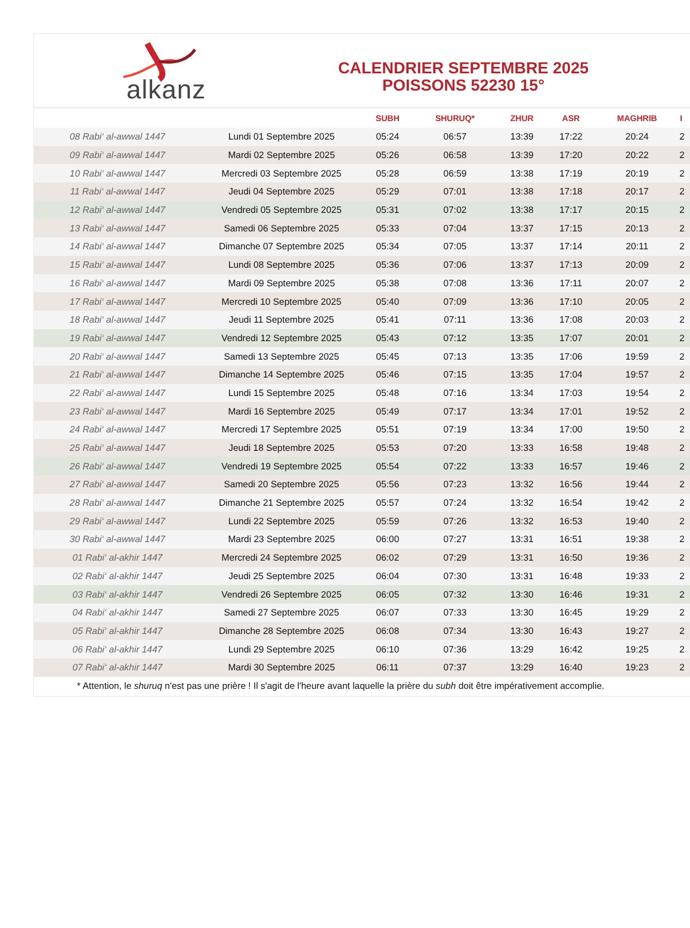alkanz
CALENDRIER SEPTEMBRE 2025
POISSONS 52230 15°
| | | SUBH | SHURUQ* | ZHUR | ASR | MAGHRIB | I |
| --- | --- | --- | --- | --- | --- | --- | --- |
| 08 Rabi‘ al-awwal 1447 | Lundi 01 Septembre 2025 | 05:24 | 06:57 | 13:39 | 17:22 | 20:24 | 2 |
| 09 Rabi‘ al-awwal 1447 | Mardi 02 Septembre 2025 | 05:26 | 06:58 | 13:39 | 17:20 | 20:22 | 2 |
| 10 Rabi‘ al-awwal 1447 | Mercredi 03 Septembre 2025 | 05:28 | 06:59 | 13:38 | 17:19 | 20:19 | 2 |
| 11 Rabi‘ al-awwal 1447 | Jeudi 04 Septembre 2025 | 05:29 | 07:01 | 13:38 | 17:18 | 20:17 | 2 |
| 12 Rabi‘ al-awwal 1447 | Vendredi 05 Septembre 2025 | 05:31 | 07:02 | 13:38 | 17:17 | 20:15 | 2 |
| 13 Rabi‘ al-awwal 1447 | Samedi 06 Septembre 2025 | 05:33 | 07:04 | 13:37 | 17:15 | 20:13 | 2 |
| 14 Rabi‘ al-awwal 1447 | Dimanche 07 Septembre 2025 | 05:34 | 07:05 | 13:37 | 17:14 | 20:11 | 2 |
| 15 Rabi‘ al-awwal 1447 | Lundi 08 Septembre 2025 | 05:36 | 07:06 | 13:37 | 17:13 | 20:09 | 2 |
| 16 Rabi‘ al-awwal 1447 | Mardi 09 Septembre 2025 | 05:38 | 07:08 | 13:36 | 17:11 | 20:07 | 2 |
| 17 Rabi‘ al-awwal 1447 | Mercredi 10 Septembre 2025 | 05:40 | 07:09 | 13:36 | 17:10 | 20:05 | 2 |
| 18 Rabi‘ al-awwal 1447 | Jeudi 11 Septembre 2025 | 05:41 | 07:11 | 13:36 | 17:08 | 20:03 | 2 |
| 19 Rabi‘ al-awwal 1447 | Vendredi 12 Septembre 2025 | 05:43 | 07:12 | 13:35 | 17:07 | 20:01 | 2 |
| 20 Rabi‘ al-awwal 1447 | Samedi 13 Septembre 2025 | 05:45 | 07:13 | 13:35 | 17:06 | 19:59 | 2 |
| 21 Rabi‘ al-awwal 1447 | Dimanche 14 Septembre 2025 | 05:46 | 07:15 | 13:35 | 17:04 | 19:57 | 2 |
| 22 Rabi‘ al-awwal 1447 | Lundi 15 Septembre 2025 | 05:48 | 07:16 | 13:34 | 17:03 | 19:54 | 2 |
| 23 Rabi‘ al-awwal 1447 | Mardi 16 Septembre 2025 | 05:49 | 07:17 | 13:34 | 17:01 | 19:52 | 2 |
| 24 Rabi‘ al-awwal 1447 | Mercredi 17 Septembre 2025 | 05:51 | 07:19 | 13:34 | 17:00 | 19:50 | 2 |
| 25 Rabi‘ al-awwal 1447 | Jeudi 18 Septembre 2025 | 05:53 | 07:20 | 13:33 | 16:58 | 19:48 | 2 |
| 26 Rabi‘ al-awwal 1447 | Vendredi 19 Septembre 2025 | 05:54 | 07:22 | 13:33 | 16:57 | 19:46 | 2 |
| 27 Rabi‘ al-awwal 1447 | Samedi 20 Septembre 2025 | 05:56 | 07:23 | 13:32 | 16:56 | 19:44 | 2 |
| 28 Rabi‘ al-awwal 1447 | Dimanche 21 Septembre 2025 | 05:57 | 07:24 | 13:32 | 16:54 | 19:42 | 2 |
| 29 Rabi‘ al-awwal 1447 | Lundi 22 Septembre 2025 | 05:59 | 07:26 | 13:32 | 16:53 | 19:40 | 2 |
| 30 Rabi‘ al-awwal 1447 | Mardi 23 Septembre 2025 | 06:00 | 07:27 | 13:31 | 16:51 | 19:38 | 2 |
| 01 Rabi‘ al-akhir 1447 | Mercredi 24 Septembre 2025 | 06:02 | 07:29 | 13:31 | 16:50 | 19:36 | 2 |
| 02 Rabi‘ al-akhir 1447 | Jeudi 25 Septembre 2025 | 06:04 | 07:30 | 13:31 | 16:48 | 19:33 | 2 |
| 03 Rabi‘ al-akhir 1447 | Vendredi 26 Septembre 2025 | 06:05 | 07:32 | 13:30 | 16:46 | 19:31 | 2 |
| 04 Rabi‘ al-akhir 1447 | Samedi 27 Septembre 2025 | 06:07 | 07:33 | 13:30 | 16:45 | 19:29 | 2 |
| 05 Rabi‘ al-akhir 1447 | Dimanche 28 Septembre 2025 | 06:08 | 07:34 | 13:30 | 16:43 | 19:27 | 2 |
| 06 Rabi‘ al-akhir 1447 | Lundi 29 Septembre 2025 | 06:10 | 07:36 | 13:29 | 16:42 | 19:25 | 2 |
| 07 Rabi‘ al-akhir 1447 | Mardi 30 Septembre 2025 | 06:11 | 07:37 | 13:29 | 16:40 | 19:23 | 2 |
* Attention, le shuruq n'est pas une prière ! Il s'agit de l'heure avant laquelle la prière du subh doit être impérativement accomplie.